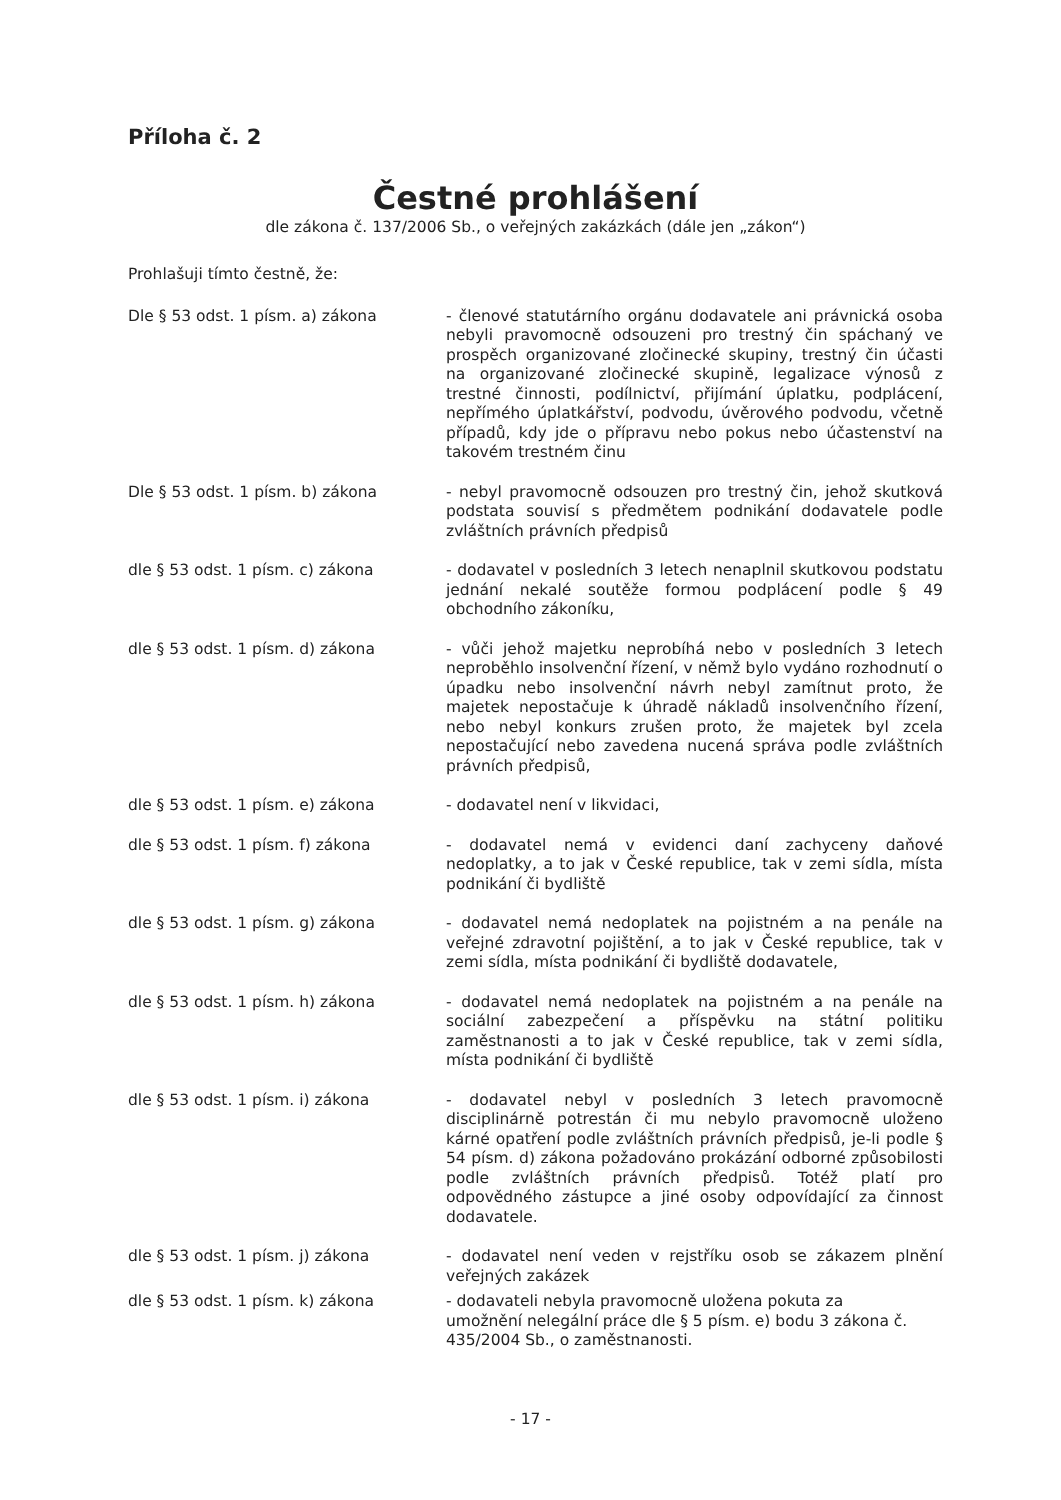Příloha č. 2
Čestné prohlášení
dle zákona č. 137/2006 Sb., o veřejných zakázkách (dále jen „zákon“)
Prohlašuji tímto čestně, že:
Dle § 53 odst. 1 písm. a) zákona - členové statutárního orgánu dodavatele ani právnická osoba nebyli pravomocně odsouzeni pro trestný čin spáchaný ve prospěch organizované zločinecké skupiny, trestný čin účasti na organizované zločinecké skupině, legalizace výnosů z trestné činnosti, podílnictví, přijímání úplatku, podplácení, nepřímého úplatkářství, podvodu, úvěrového podvodu, včetně případů, kdy jde o přípravu nebo pokus nebo účastenství na takovém trestném činu
Dle § 53 odst. 1 písm. b) zákona - nebyl pravomocně odsouzen pro trestný čin, jehož skutková podstata souvisí s předmětem podnikání dodavatele podle zvláštních právních předpisů
dle § 53 odst. 1 písm. c) zákona - dodavatel v posledních 3 letech nenaplnil skutkovou podstatu jednání nekalé soutěže formou podplácení podle § 49 obchodního zákoníku,
dle § 53 odst. 1 písm. d) zákona - vůči jehož majetku neprobíhá nebo v posledních 3 letech neproběhlo insolvenční řízení, v němž bylo vydáno rozhodnutí o úpadku nebo insolvenční návrh nebyl zamítnut proto, že majetek nepostačuje k úhradě nákladů insolvenčního řízení, nebo nebyl konkurs zrušen proto, že majetek byl zcela nepostačující nebo zavedena nucená správa podle zvláštních právních předpisů,
dle § 53 odst. 1 písm. e) zákona - dodavatel není v likvidaci,
dle § 53 odst. 1 písm. f) zákona - dodavatel nemá v evidenci daní zachyceny daňové nedoplatky, a to jak v České republice, tak v zemi sídla, místa podnikání či bydliště
dle § 53 odst. 1 písm. g) zákona - dodavatel nemá nedoplatek na pojistném a na penále na veřejné zdravotní pojištění, a to jak v České republice, tak v zemi sídla, místa podnikání či bydliště dodavatele,
dle § 53 odst. 1 písm. h) zákona - dodavatel nemá nedoplatek na pojistném a na penále na sociální zabezpečení a příspěvku na státní politiku zaměstnanosti a to jak v České republice, tak v zemi sídla, místa podnikání či bydliště
dle § 53 odst. 1 písm. i) zákona - dodavatel nebyl v posledních 3 letech pravomocně disciplinárně potrestán či mu nebylo pravomocně uloženo kárné opatření podle zvláštních právních předpisů, je-li podle § 54 písm. d) zákona požadováno prokázání odborné způsobilosti podle zvláštních právních předpisů. Totéž platí pro odpovědného zástupce a jiné osoby odpovídající za činnost dodavatele.
dle § 53 odst. 1 písm. j) zákona - dodavatel není veden v rejstříku osob se zákazem plnění veřejných zakázek
dle § 53 odst. 1 písm. k) zákona - dodavateli nebyla pravomocně uložena pokuta za
umožnění nelegální práce dle § 5 písm. e) bodu 3 zákona č.
435/2004 Sb., o zaměstnanosti.
- 17 -